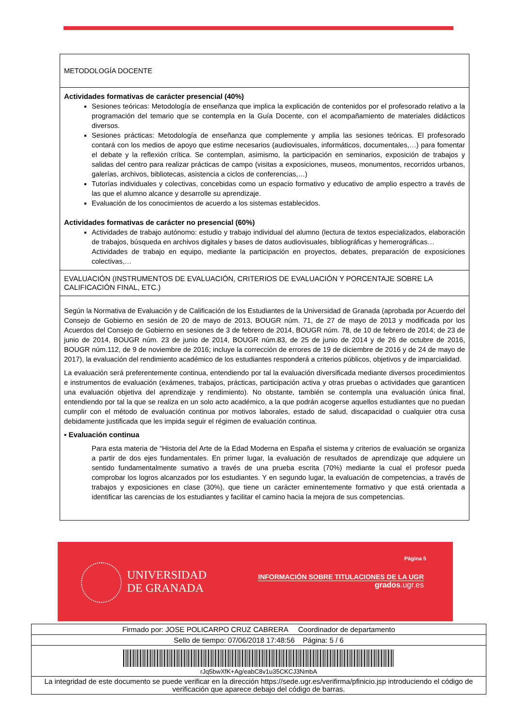METODOLOGÍA DOCENTE
Actividades formativas de carácter presencial (40%)
Sesiones teóricas: Metodología de enseñanza que implica la explicación de contenidos por el profesorado relativo a la programación del temario que se contempla en la Guía Docente, con el acompañamiento de materiales didácticos diversos.
Sesiones prácticas: Metodología de enseñanza que complemente y amplia las sesiones teóricas. El profesorado contará con los medios de apoyo que estime necesarios (audiovisuales, informáticos, documentales,…) para fomentar el debate y la reflexión crítica. Se contemplan, asimismo, la participación en seminarios, exposición de trabajos y salidas del centro para realizar prácticas de campo (visitas a exposiciones, museos, monumentos, recorridos urbanos, galerías, archivos, bibliotecas, asistencia a ciclos de conferencias,…)
Tutorías individuales y colectivas, concebidas como un espacio formativo y educativo de amplio espectro a través de las que el alumno alcance y desarrolle su aprendizaje.
Evaluación de los conocimientos de acuerdo a los sistemas establecidos.
Actividades formativas de carácter no presencial (60%)
Actividades de trabajo autónomo: estudio y trabajo individual del alumno (lectura de textos especializados, elaboración de trabajos, búsqueda en archivos digitales y bases de datos audiovisuales, bibliográficas y hemerográficas…
Actividades de trabajo en equipo, mediante la participación en proyectos, debates, preparación de exposiciones colectivas,…
EVALUACIÓN (INSTRUMENTOS DE EVALUACIÓN, CRITERIOS DE EVALUACIÓN Y PORCENTAJE SOBRE LA CALIFICACIÓN FINAL, ETC.)
Según la Normativa de Evaluación y de Calificación de los Estudiantes de la Universidad de Granada (aprobada por Acuerdo del Consejo de Gobierno en sesión de 20 de mayo de 2013, BOUGR núm. 71, de 27 de mayo de 2013 y modificada por los Acuerdos del Consejo de Gobierno en sesiones de 3 de febrero de 2014, BOUGR núm. 78, de 10 de febrero de 2014; de 23 de junio de 2014, BOUGR núm. 23 de junio de 2014, BOUGR núm.83, de 25 de junio de 2014 y de 26 de octubre de 2016, BOUGR núm.112, de 9 de noviembre de 2016; incluye la corrección de errores de 19 de diciembre de 2016 y de 24 de mayo de 2017), la evaluación del rendimiento académico de los estudiantes responderá a criterios públicos, objetivos y de imparcialidad.
La evaluación será preferentemente continua, entendiendo por tal la evaluación diversificada mediante diversos procedimientos e instrumentos de evaluación (exámenes, trabajos, prácticas, participación activa y otras pruebas o actividades que garanticen una evaluación objetiva del aprendizaje y rendimiento). No obstante, también se contempla una evaluación única final, entendiendo por tal la que se realiza en un solo acto académico, a la que podrán acogerse aquellos estudiantes que no puedan cumplir con el método de evaluación continua por motivos laborales, estado de salud, discapacidad o cualquier otra cusa debidamente justificada que les impida seguir el régimen de evaluación continua.
▪ Evaluación continua
Para esta materia de “Historia del Arte de la Edad Moderna en España el sistema y criterios de evaluación se organiza a partir de dos ejes fundamentales. En primer lugar, la evaluación de resultados de aprendizaje que adquiere un sentido fundamentalmente sumativo a través de una prueba escrita (70%) mediante la cual el profesor pueda comprobar los logros alcanzados por los estudiantes. Y en segundo lugar, la evaluación de competencias, a través de trabajos y exposiciones en clase (30%), que tiene un carácter eminentemente formativo y que está orientada a identificar las carencias de los estudiantes y facilitar el camino hacia la mejora de sus competencias.
UNIVERSIDAD
DE GRANADA
Página 5
INFORMACIÓN SOBRE TITULACIONES DE LA UGR
grados.ugr.es
Firmado por: JOSE POLICARPO CRUZ CABRERA Coordinador de departamento
Sello de tiempo: 07/06/2018 17:48:56 Página: 5 / 6
rJq5bwXfK+Ag/eabC8v1u35CKCJ3NmbA
La integridad de este documento se puede verificar en la dirección https://sede.ugr.es/verifirma/pfinicio.jsp introduciendo el código de verificación que aparece debajo del código de barras.